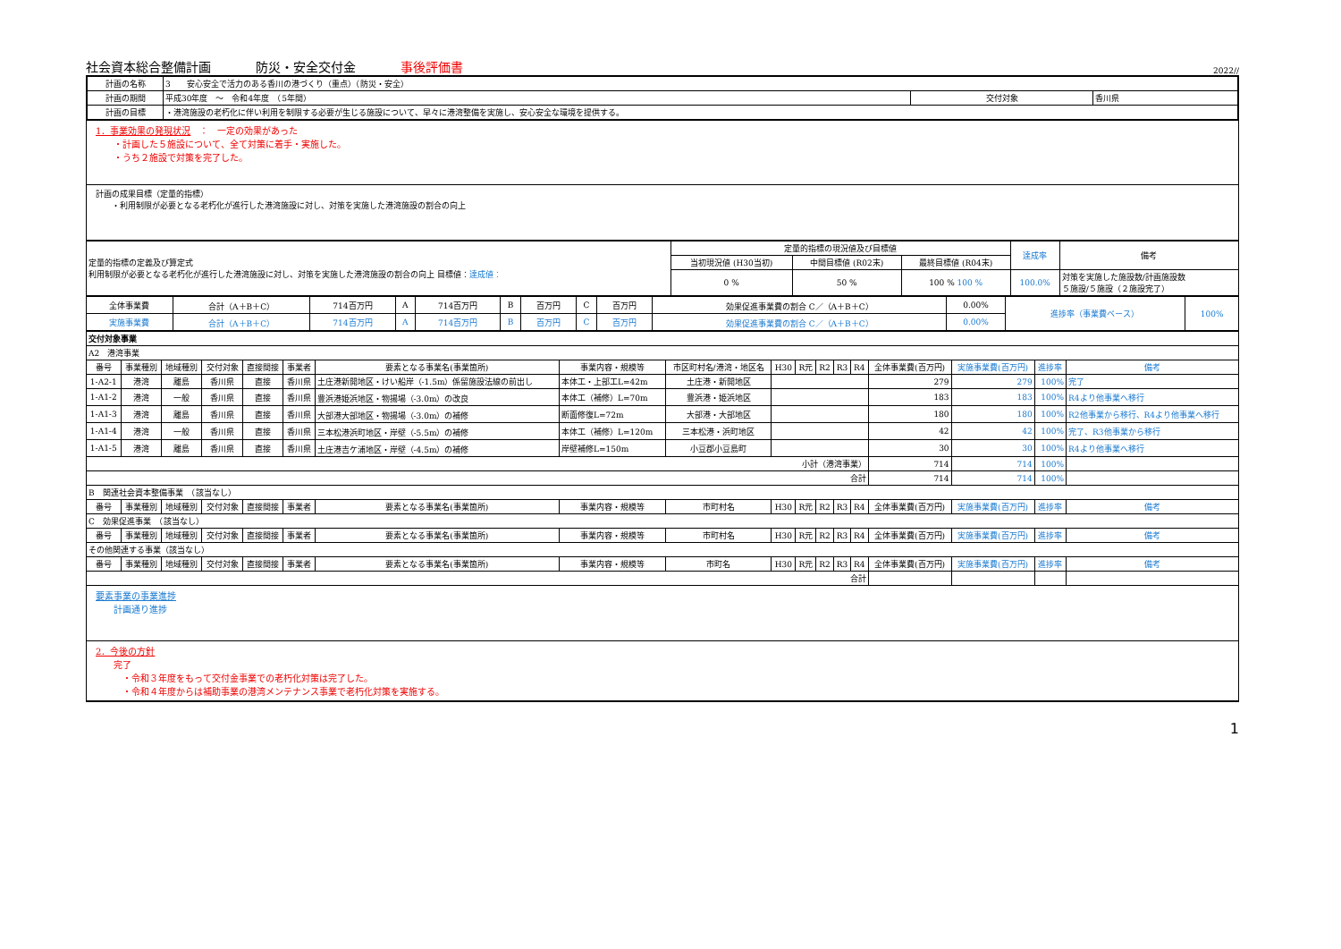社会資本総合整備計画 防災・安全交付金 事後評価書 2022//
| 計画の名称 | 3 安心安全で活力のある香川の港づくり（重点）（防災・安全） | | |
| 計画の期間 | 平成30年度 ～ 令和4年度 （5年間） | 交付対象 | 香川県 |
| 計画の目標 | ・港湾施設の老朽化に伴い利用を制限する必要が生じる施設について、早々に港湾整備を実施し、安心安全な環境を提供する。 | | |
1．事業効果の発現状況　：　一定の効果があった
　　・計画した５施設について、全て対策に着手・実施した。
　　・うち２施設で対策を完了した。
計画の成果目標（定量的指標）
　　・利用制限が必要となる老朽化が進行した港湾施設に対し、対策を実施した港湾施設の割合の向上
| 定量的指標の定義及び算定式 利用制限が必要となる老朽化が進行した港湾施設に対し、対策を実施した港湾施設の割合の向上 目標値： 達成値： | 定量的指標の現況値及び目標値 | | | 達成率 | 備考 |
| | 当初現況値 (H30当初) | 中間目標値 (R02末) | 最終目標値 (R04末) | | |
| | 0 % | 50 % | 100 % 100 % | 100.0% | 対策を実施した施設数/計画施設数 ５施設/５施設（２施設完了） |
| 全体事業費 | 合計（A＋B＋C） | 714百万円 | A | 714百万円 | B | 百万円 | C | 百万円 | 効果促進事業費の割合 C／（A＋B＋C） | 0.00% | 進捗率（事業費ベース） | 100% |
| 実施事業費 | 合計（A＋B＋C） | 714百万円 | A | 714百万円 | B | 百万円 | C | 百万円 | 効果促進事業費の割合 C／（A＋B＋C） | 0.00% | | |
| 交付対象事業 | | | | | | | | | | | | | | | | | |
| A2 港湾事業 | | | | | | | | | | | | | | | | | |
| 番号 | 事業種別 | 地域種別 | 交付対象 | 直接間接 | 事業者 | 要素となる事業名(事業箇所) | 事業内容・規模等 | 市区町村名/港湾・地区名 | H30 | R元 | R2 | R3 | R4 | 全体事業費(百万円) | 実施事業費(百万円) | 進捗率 | 備考 |
| 1-A2-1 | 港湾 | 離島 | 香川県 | 直接 | 香川県 | 土庄港新開地区・けい船岸（-1.5m）係留施設法線の前出し | 本体工・上部工L=42m | 土庄港・新開地区 | | | | | | 279 | 279 | 100% | 完了 |
| 1-A1-2 | 港湾 | 一般 | 香川県 | 直接 | 香川県 | 豊浜港姫浜地区・物揚場（-3.0m）の改良 | 本体工（補修）L=70m | 豊浜港・姫浜地区 | | | | | | 183 | 183 | 100% | R4より他事業へ移行 |
| 1-A1-3 | 港湾 | 離島 | 香川県 | 直接 | 香川県 | 大部港大部地区・物揚場（-3.0m）の補修 | 断面修復L=72m | 大部港・大部地区 | | | | | | 180 | 180 | 100% | R2他事業から移行、R4より他事業へ移行 |
| 1-A1-4 | 港湾 | 一般 | 香川県 | 直接 | 香川県 | 三本松港浜町地区・岸壁（-5.5m）の補修 | 本体工（補修）L=120m | 三本松港・浜町地区 | | | | | | 42 | 42 | 100% | 完了、R3他事業から移行 |
| 1-A1-5 | 港湾 | 離島 | 香川県 | 直接 | 香川県 | 土庄港吉ケ浦地区・岸壁（-4.5m）の補修 | 岸壁補修L=150m | 小豆郡小豆島町 | | | | | | 30 | 30 | 100% | R4より他事業へ移行 |
| 小計（港湾事業） | | | | | | | | | | | | | | 714 | 714 | 100% | |
| 合計 | | | | | | | | | | | | | | 714 | 714 | 100% | |
| B 関連社会資本整備事業 （該当なし） | | | | | | | | | | | | | | | | | |
| 番号 | 事業種別 | 地域種別 | 交付対象 | 直接間接 | 事業者 | 要素となる事業名(事業箇所) | 事業内容・規模等 | 市町村名 | H30 | R元 | R2 | R3 | R4 | 全体事業費(百万円) | 実施事業費(百万円) | 進捗率 | 備考 |
| C 効果促進事業 （該当なし） | | | | | | | | | | | | | | | | | |
| 番号 | 事業種別 | 地域種別 | 交付対象 | 直接間接 | 事業者 | 要素となる事業名(事業箇所) | 事業内容・規模等 | 市町村名 | H30 | R元 | R2 | R3 | R4 | 全体事業費(百万円) | 実施事業費(百万円) | 進捗率 | 備考 |
| その他関連する事業（該当なし） | | | | | | | | | | | | | | | | | |
| 番号 | 事業種別 | 地域種別 | 交付対象 | 直接間接 | 事業者 | 要素となる事業名(事業箇所) | 事業内容・規模等 | 市町名 | H30 | R元 | R2 | R3 | R4 | 全体事業費(百万円) | 実施事業費(百万円) | 進捗率 | 備考 |
| 合計 | | | | | | | | | | | | | | | | | |
要素事業の事業進捗
　　計画通り進捗
2．今後の方針
　　完了
　　　・令和３年度をもって交付金事業での老朽化対策は完了した。
　　　・令和４年度からは補助事業の港湾メンテナンス事業で老朽化対策を実施する。
1